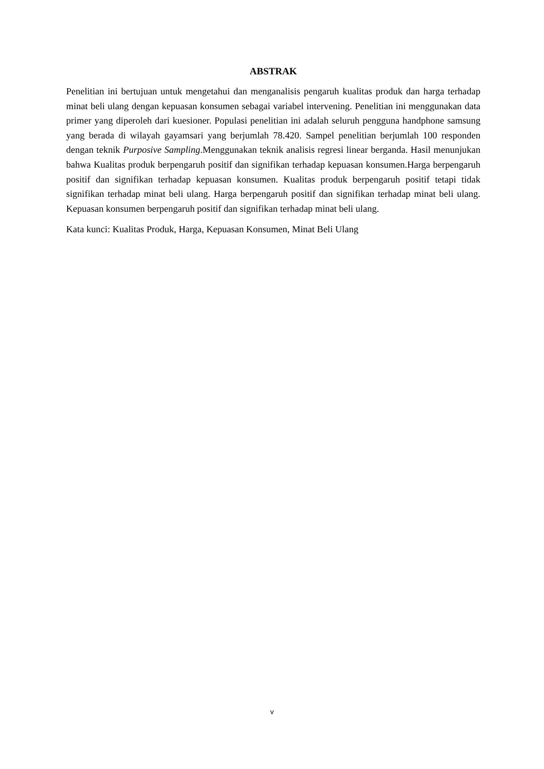ABSTRAK
Penelitian ini bertujuan untuk mengetahui dan menganalisis pengaruh kualitas produk dan harga terhadap minat beli ulang dengan kepuasan konsumen sebagai variabel intervening. Penelitian ini menggunakan data primer yang diperoleh dari kuesioner. Populasi penelitian ini adalah seluruh pengguna handphone samsung yang berada di wilayah gayamsari yang berjumlah 78.420. Sampel penelitian berjumlah 100 responden dengan teknik Purposive Sampling.Menggunakan teknik analisis regresi linear berganda. Hasil menunjukan bahwa Kualitas produk berpengaruh positif dan signifikan terhadap kepuasan konsumen.Harga berpengaruh positif dan signifikan terhadap kepuasan konsumen. Kualitas produk berpengaruh positif tetapi tidak signifikan terhadap minat beli ulang. Harga berpengaruh positif dan signifikan terhadap minat beli ulang. Kepuasan konsumen berpengaruh positif dan signifikan terhadap minat beli ulang.
Kata kunci: Kualitas Produk, Harga, Kepuasan Konsumen, Minat Beli Ulang
v